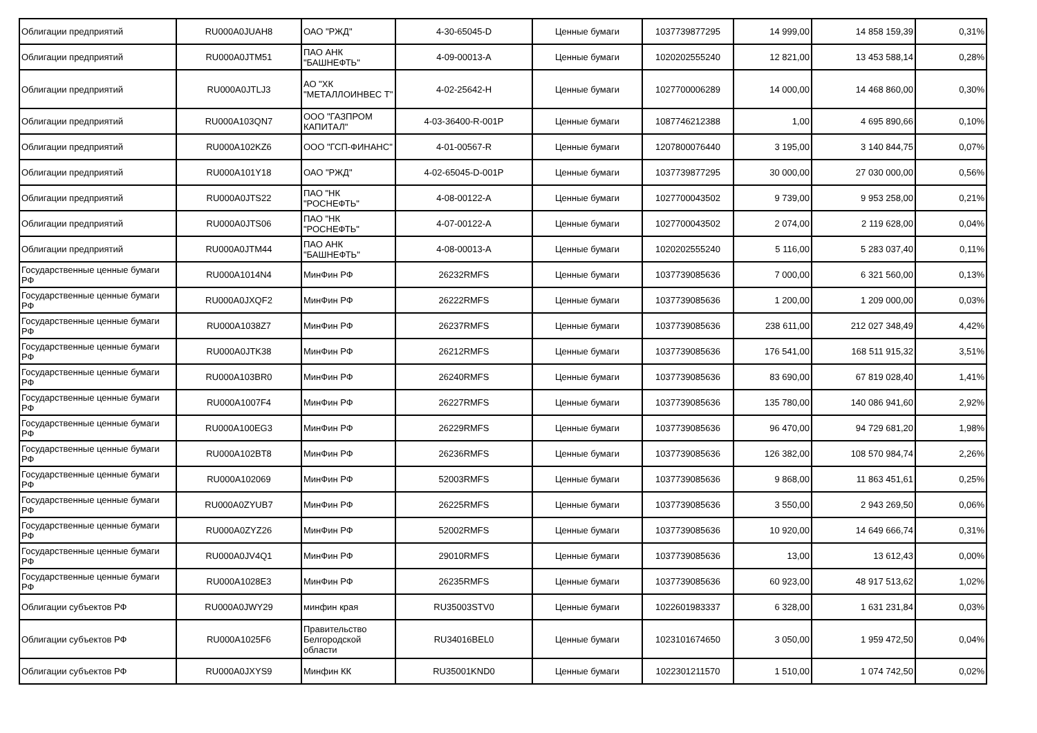| Облигации предприятий | RU000A0JUAH8 | ОАО "РЖД" | 4-30-65045-D | Ценные бумаги | 1037739877295 | 14 999,00 | 14 858 159,39 | 0,31% |
| Облигации предприятий | RU000A0JTM51 | ПАО АНК "БАШНЕФТЬ" | 4-09-00013-A | Ценные бумаги | 1020202555240 | 12 821,00 | 13 453 588,14 | 0,28% |
| Облигации предприятий | RU000A0JTLJ3 | АО "ХК "МЕТАЛЛОИНВЕС Т" | 4-02-25642-H | Ценные бумаги | 1027700006289 | 14 000,00 | 14 468 860,00 | 0,30% |
| Облигации предприятий | RU000A103QN7 | ООО "ГАЗПРОМ КАПИТАЛ" | 4-03-36400-R-001P | Ценные бумаги | 1087746212388 | 1,00 | 4 695 890,66 | 0,10% |
| Облигации предприятий | RU000A102KZ6 | ООО "ГСП-ФИНАНС" | 4-01-00567-R | Ценные бумаги | 1207800076440 | 3 195,00 | 3 140 844,75 | 0,07% |
| Облигации предприятий | RU000A101Y18 | ОАО "РЖД" | 4-02-65045-D-001P | Ценные бумаги | 1037739877295 | 30 000,00 | 27 030 000,00 | 0,56% |
| Облигации предприятий | RU000A0JTS22 | ПАО "НК "РОСНЕФТЬ" | 4-08-00122-A | Ценные бумаги | 1027700043502 | 9 739,00 | 9 953 258,00 | 0,21% |
| Облигации предприятий | RU000A0JTS06 | ПАО "НК "РОСНЕФТЬ" | 4-07-00122-A | Ценные бумаги | 1027700043502 | 2 074,00 | 2 119 628,00 | 0,04% |
| Облигации предприятий | RU000A0JTM44 | ПАО АНК "БАШНЕФТЬ" | 4-08-00013-A | Ценные бумаги | 1020202555240 | 5 116,00 | 5 283 037,40 | 0,11% |
| Государственные ценные бумаги РФ | RU000A1014N4 | МинФин РФ | 26232RMFS | Ценные бумаги | 1037739085636 | 7 000,00 | 6 321 560,00 | 0,13% |
| Государственные ценные бумаги РФ | RU000A0JXQF2 | МинФин РФ | 26222RMFS | Ценные бумаги | 1037739085636 | 1 200,00 | 1 209 000,00 | 0,03% |
| Государственные ценные бумаги РФ | RU000A1038Z7 | МинФин РФ | 26237RMFS | Ценные бумаги | 1037739085636 | 238 611,00 | 212 027 348,49 | 4,42% |
| Государственные ценные бумаги РФ | RU000A0JTK38 | МинФин РФ | 26212RMFS | Ценные бумаги | 1037739085636 | 176 541,00 | 168 511 915,32 | 3,51% |
| Государственные ценные бумаги РФ | RU000A103BR0 | МинФин РФ | 26240RMFS | Ценные бумаги | 1037739085636 | 83 690,00 | 67 819 028,40 | 1,41% |
| Государственные ценные бумаги РФ | RU000A1007F4 | МинФин РФ | 26227RMFS | Ценные бумаги | 1037739085636 | 135 780,00 | 140 086 941,60 | 2,92% |
| Государственные ценные бумаги РФ | RU000A100EG3 | МинФин РФ | 26229RMFS | Ценные бумаги | 1037739085636 | 96 470,00 | 94 729 681,20 | 1,98% |
| Государственные ценные бумаги РФ | RU000A102BT8 | МинФин РФ | 26236RMFS | Ценные бумаги | 1037739085636 | 126 382,00 | 108 570 984,74 | 2,26% |
| Государственные ценные бумаги РФ | RU000A102069 | МинФин РФ | 52003RMFS | Ценные бумаги | 1037739085636 | 9 868,00 | 11 863 451,61 | 0,25% |
| Государственные ценные бумаги РФ | RU000A0ZYUB7 | МинФин РФ | 26225RMFS | Ценные бумаги | 1037739085636 | 3 550,00 | 2 943 269,50 | 0,06% |
| Государственные ценные бумаги РФ | RU000A0ZYZ26 | МинФин РФ | 52002RMFS | Ценные бумаги | 1037739085636 | 10 920,00 | 14 649 666,74 | 0,31% |
| Государственные ценные бумаги РФ | RU000A0JV4Q1 | МинФин РФ | 29010RMFS | Ценные бумаги | 1037739085636 | 13,00 | 13 612,43 | 0,00% |
| Государственные ценные бумаги РФ | RU000A1028E3 | МинФин РФ | 26235RMFS | Ценные бумаги | 1037739085636 | 60 923,00 | 48 917 513,62 | 1,02% |
| Облигации субъектов РФ | RU000A0JWY29 | минфин края | RU35003STV0 | Ценные бумаги | 1022601983337 | 6 328,00 | 1 631 231,84 | 0,03% |
| Облигации субъектов РФ | RU000A1025F6 | Правительство Белгородской области | RU34016BEL0 | Ценные бумаги | 1023101674650 | 3 050,00 | 1 959 472,50 | 0,04% |
| Облигации субъектов РФ | RU000A0JXYS9 | Минфин КК | RU35001KND0 | Ценные бумаги | 1022301211570 | 1 510,00 | 1 074 742,50 | 0,02% |